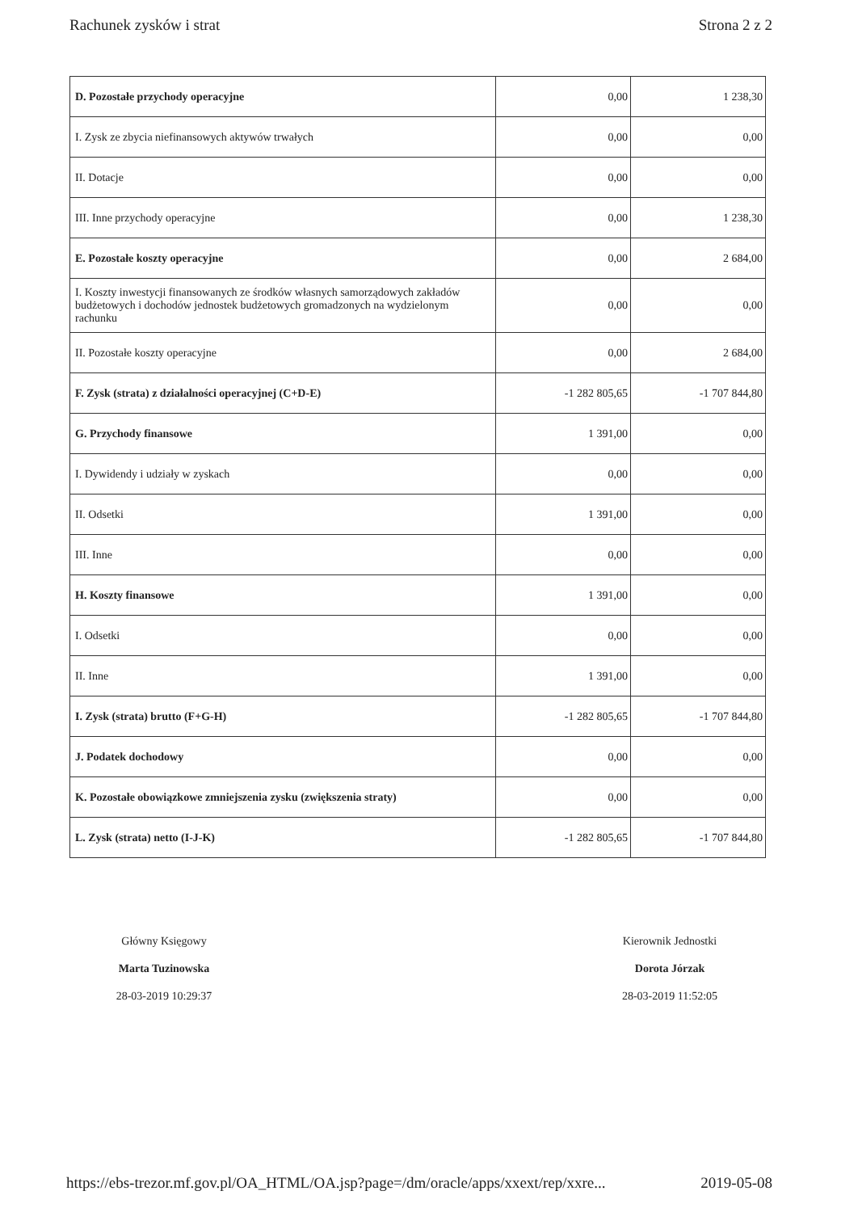Rachunek zysków i strat Strona 2 z 2
| D. Pozostałe przychody operacyjne | 0,00 | 1 238,30 |
| I. Zysk ze zbycia niefinansowych aktywów trwałych | 0,00 | 0,00 |
| II. Dotacje | 0,00 | 0,00 |
| III. Inne przychody operacyjne | 0,00 | 1 238,30 |
| E. Pozostałe koszty operacyjne | 0,00 | 2 684,00 |
| I. Koszty inwestycji finansowanych ze środków własnych samorządowych zakładów budżetowych i dochodów jednostek budżetowych gromadzonych na wydzielonym rachunku | 0,00 | 0,00 |
| II. Pozostałe koszty operacyjne | 0,00 | 2 684,00 |
| F. Zysk (strata) z działalności operacyjnej (C+D-E) | -1 282 805,65 | -1 707 844,80 |
| G. Przychody finansowe | 1 391,00 | 0,00 |
| I. Dywidendy i udziały w zyskach | 0,00 | 0,00 |
| II. Odsetki | 1 391,00 | 0,00 |
| III. Inne | 0,00 | 0,00 |
| H. Koszty finansowe | 1 391,00 | 0,00 |
| I. Odsetki | 0,00 | 0,00 |
| II. Inne | 1 391,00 | 0,00 |
| I. Zysk (strata) brutto (F+G-H) | -1 282 805,65 | -1 707 844,80 |
| J. Podatek dochodowy | 0,00 | 0,00 |
| K. Pozostałe obowiązkowe zmniejszenia zysku (zwiększenia straty) | 0,00 | 0,00 |
| L. Zysk (strata) netto (I-J-K) | -1 282 805,65 | -1 707 844,80 |
Główny Księgowy
Marta Tuzinowska
28-03-2019 10:29:37
Kierownik Jednostki
Dorota Jórzak
28-03-2019 11:52:05
https://ebs-trezor.mf.gov.pl/OA_HTML/OA.jsp?page=/dm/oracle/apps/xxext/rep/xxre... 2019-05-08